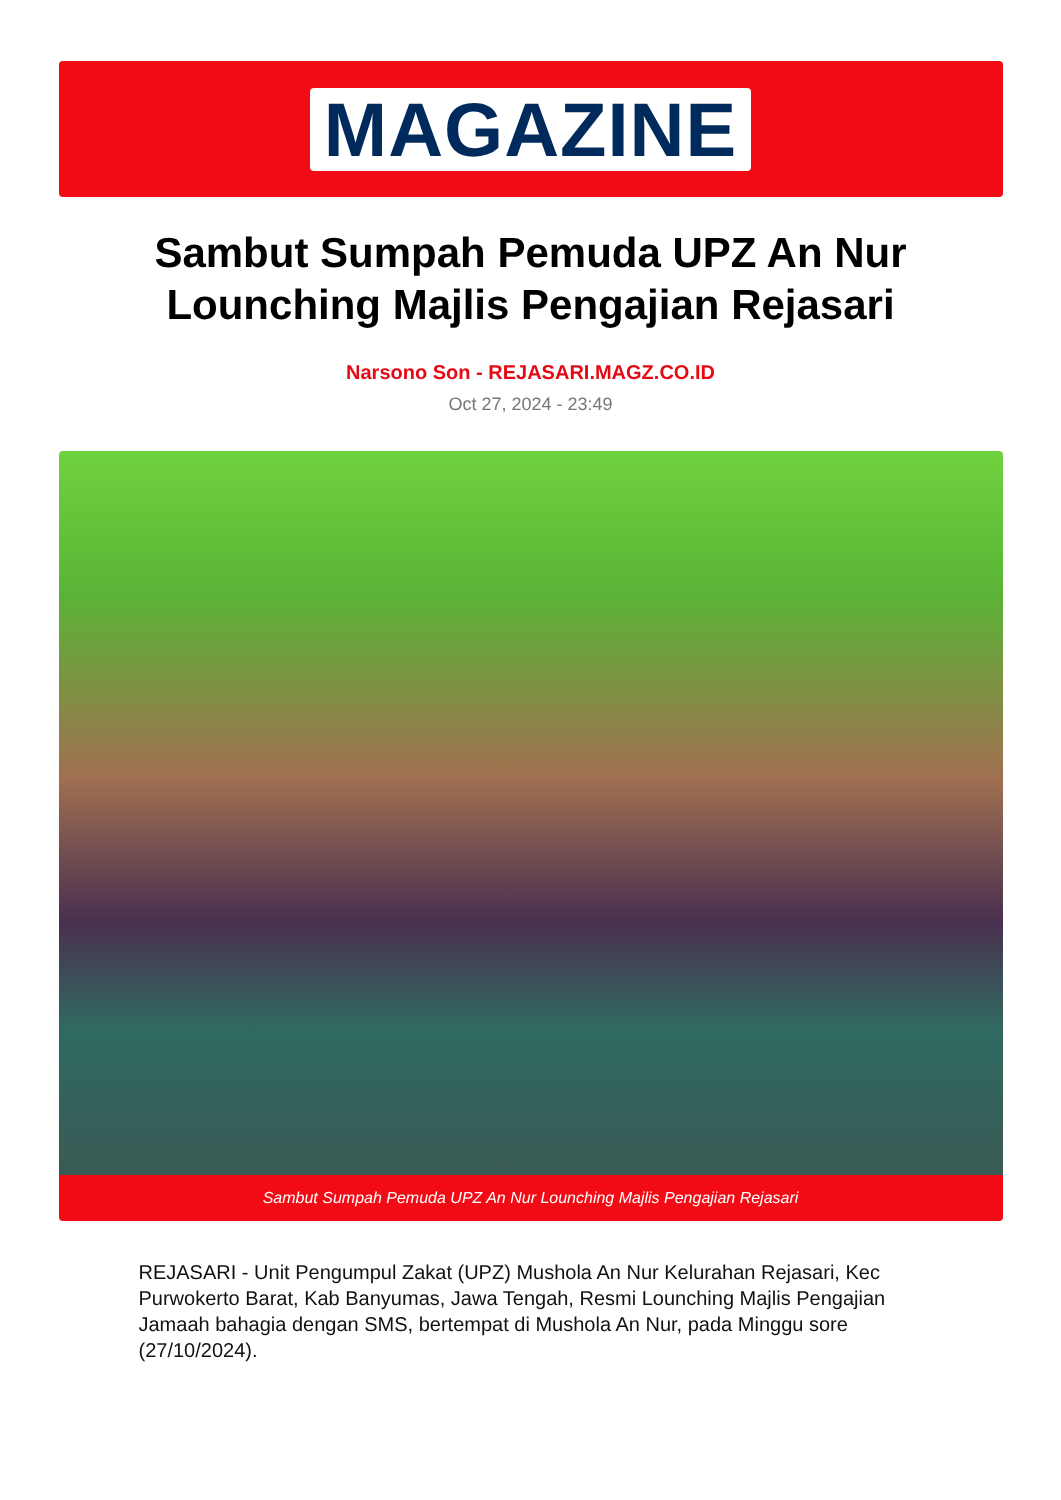MAGAZINE
Sambut Sumpah Pemuda UPZ An Nur Lounching Majlis Pengajian Rejasari
Narsono Son - REJASARI.MAGZ.CO.ID
Oct 27, 2024 - 23:49
Sambut Sumpah Pemuda UPZ An Nur Lounching Majlis Pengajian Rejasari
REJASARI - Unit Pengumpul Zakat (UPZ) Mushola An Nur Kelurahan Rejasari, Kec Purwokerto Barat, Kab Banyumas, Jawa Tengah, Resmi Lounching Majlis Pengajian Jamaah bahagia dengan SMS, bertempat di Mushola An Nur, pada Minggu sore (27/10/2024).